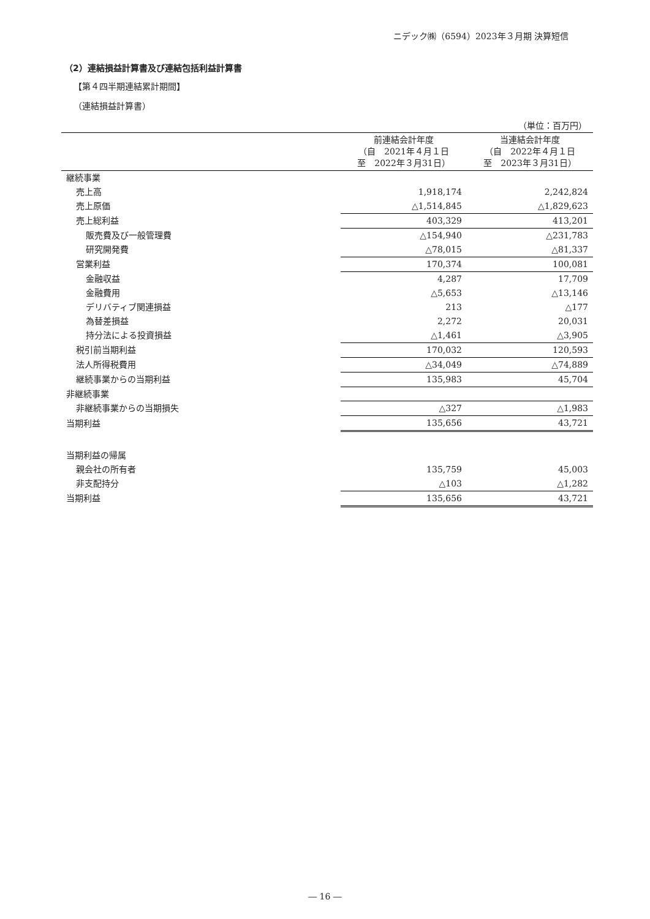ニデック㈱（6594）2023年３月期 決算短信
（2）連結損益計算書及び連結包括利益計算書
【第４四半期連結累計期間】
（連結損益計算書）
（単位：百万円）
| | 前連結会計年度 （自 2021年４月１日 至 2022年３月31日） | 当連結会計年度 （自 2022年４月１日 至 2023年３月31日） |
| --- | --- | --- |
| 継続事業 | | |
| 売上高 | 1,918,174 | 2,242,824 |
| 売上原価 | △1,514,845 | △1,829,623 |
| 売上総利益 | 403,329 | 413,201 |
| 販売費及び一般管理費 | △154,940 | △231,783 |
| 研究開発費 | △78,015 | △81,337 |
| 営業利益 | 170,374 | 100,081 |
| 金融収益 | 4,287 | 17,709 |
| 金融費用 | △5,653 | △13,146 |
| デリバティブ関連損益 | 213 | △177 |
| 為替差損益 | 2,272 | 20,031 |
| 持分法による投資損益 | △1,461 | △3,905 |
| 税引前当期利益 | 170,032 | 120,593 |
| 法人所得税費用 | △34,049 | △74,889 |
| 継続事業からの当期利益 | 135,983 | 45,704 |
| 非継続事業 | | |
| 非継続事業からの当期損失 | △327 | △1,983 |
| 当期利益 | 135,656 | 43,721 |
| 当期利益の帰属 | | |
| 親会社の所有者 | 135,759 | 45,003 |
| 非支配持分 | △103 | △1,282 |
| 当期利益 | 135,656 | 43,721 |
― 16 ―